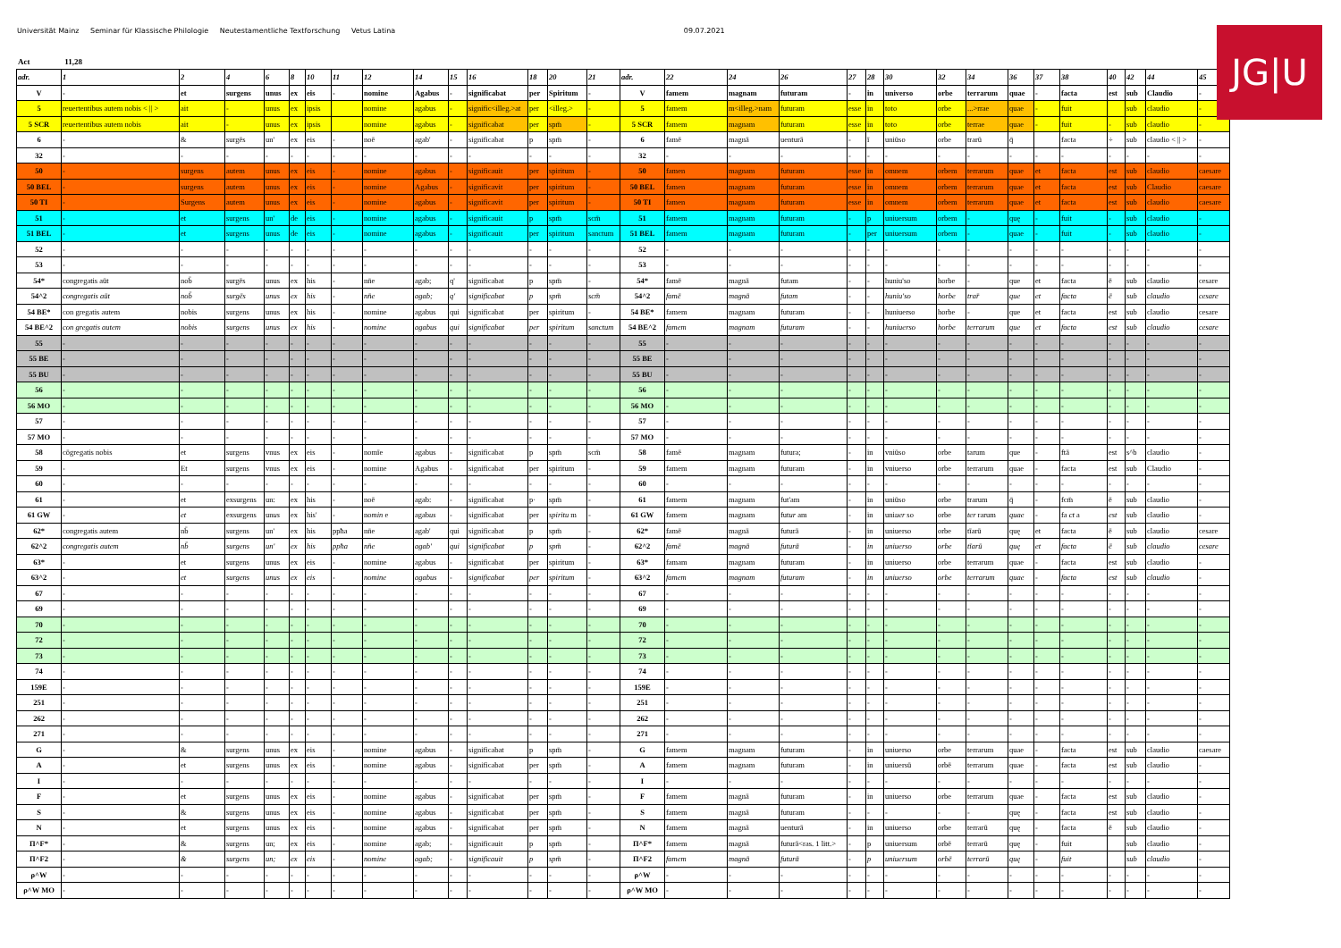Universität Mainz Seminar für Klassische Philologie Neutestamentliche Textforschung Vetus Latina 09.07.2021
JG|U
Act 11,28
| adr. | 1 | 2 | 4 | 6 | 8 | 10 | 11 | 12 | 14 | 15 | 16 | 18 | 20 | 21 | adr. | 22 | 24 | 26 | 27 | 28 | 30 | 32 | 34 | 36 | 37 | 38 | 40 | 42 | 44 | 45 |
| --- | --- | --- | --- | --- | --- | --- | --- | --- | --- | --- | --- | --- | --- | --- | --- | --- | --- | --- | --- | --- | --- | --- | --- | --- | --- | --- | --- | --- | --- | --- |
| V | - | et | surgens | unus | ex | eis | - | nomine | Agabus | - | significabat | per | Spiritum | - | V | famem | magnam | futuram | - | in | universo | orbe | terrarum | quae | - | facta | est | sub | Claudio | - |
| 5 | reuertentibus autem nobis < // > | ait | - | unus | ex | ipsis | | nomine | agabus | - | signific<illeg.>at | per | <illeg.> | - | 5 | famem | m<illeg.>nam | futuram | esse | in | toto | orbe | ...>rrae | quae | - | fuit | | sub | claudio | - |
| 5 SCR | reuertentibus autem nobis | ait | - | unus | ex | ipsis | | nomine | agabus | - | significabat | per | spm̄ | - | 5 SCR | famem | magnam | futuram | esse | in | toto | orbe | terrae | quae | - | fuit | - | sub | claudio | - |
| 6 | - | & | surgēs | un' | ex | eis | - | noē | agab' | - | significabat | p | spm̄ | - | 6 | famē | magnā | uenturā | - | ī | uniūso | orbe | trarū | q̄ | | facta | ÷ | sub | claudio < // > | - |
| 32 | - | - | - | - | - | - | - | - | - | - | - | - | - | - | 32 | - | - | - | - | - | - | - | - | - | - | - | - | - | - | - |
| 50 | - | surgens | autem | unus | ex | eis | - | nomine | agabus | - | significauit | per | spiritum | - | 50 | famen | magnam | futuram | esse | in | omnem | orbem | terrarum | quae | et | facta | est | sub | claudio | caesare |
| 50 BEL | - | surgens | autem | unus | ex | eis | - | nomine | Agabus | - | significavit | per | spiritum | - | 50 BEL | famen | magnam | futuram | esse | in | omnem | orbem | terrarum | quae | et | facta | est | sub | Claudio | caesare |
| 50 TI | - | Surgens | autem | unus | ex | eis | - | nomine | agabus | - | significavit | per | spiritum | - | 50 TI | famen | magnam | futuram | esse | in | omnem | orbem | terrarum | quae | et | facta | est | sub | claudio | caesare |
| 51 | - | et | surgens | un' | de | eis | - | nomine | agabus | - | significauit | p | spm̄ | scm̄ | 51 | famem | magnam | futuram | - | p | uniuersum | orbem | - | quę | - | fuit | - | sub | claudio | - |
| 51 BEL | - | et | surgens | unus | de | eis | - | nomine | agabus | - | significauit | per | spiritum | sanctum | 51 BEL | famem | magnam | futuram | - | per | uniuersum | orbem | - | quae | - | fuit | - | sub | claudio | - |
| 52 | - | - | - | - | - | - | - | - | - | - | - | - | - | - | 52 | - | - | - | - | - | - | - | - | - | - | - | - | - | - | - |
| 53 | - | - | - | - | - | - | - | - | - | - | - | - | - | - | 53 | - | - | - | - | - | - | - | - | - | - | - | - | - | - | - |
| 54* | congregatis aūt | nob̄ | surgēs | unus | ex | his | - | nn̄e | agab; | q' | significabat | p | spm̄ | - | 54* | famē | magnā | futam | - | - | huniu'so | horbe | - | que | et | facta | ē | sub | claudio | cesare |
| 54^2 | congregatis aūt | nob̄ | surgēs | unus | ex | his | - | nn̄e | agab; | q' | significabat | p | spm̄ | scm̄ | 54^2 | famē | magnā | futam | - | - | huniu'so | horbe | trar̄ | que | et | facta | ē | sub | claudio | cesare |
| 54 BE* | con gregatis autem | nobis | surgens | unus | ex | his | - | nomine | agabus | qui | significabat | per | spiritum | - | 54 BE* | famem | magnam | futuram | - | - | huniuerso | horbe | - | que | et | facta | est | sub | claudio | cesare |
| 54 BE^2 | con gregatis autem | nobis | surgens | unus | ex | his | - | nomine | agabus | qui | significabat | per | spiritum | sanctum | 54 BE^2 | famem | magnam | futuram | - | - | huniuerso | horbe | terrarum | que | et | facta | est | sub | claudio | cesare |
| 55 | - | - | - | - | - | - | - | - | - | - | - | - | - | - | 55 | - | - | - | - | - | - | - | - | - | - | - | - | - | - | - |
| 55 BE | - | - | - | - | - | - | - | - | - | - | - | - | - | - | 55 BE | - | - | - | - | - | - | - | - | - | - | - | - | - | - | - |
| 55 BU | - | - | - | - | - | - | - | - | - | - | - | - | - | - | 55 BU | - | - | - | - | - | - | - | - | - | - | - | - | - | - | - |
| 56 | - | - | - | - | - | - | - | - | - | - | - | - | - | - | 56 | - | - | - | - | - | - | - | - | - | - | - | - | - | - | - |
| 56 MO | - | - | - | - | - | - | - | - | - | - | - | - | - | - | 56 MO | - | - | - | - | - | - | - | - | - | - | - | - | - | - | - |
| 57 | - | - | - | - | - | - | - | - | - | - | - | - | - | - | 57 | - | - | - | - | - | - | - | - | - | - | - | - | - | - | - |
| 57 MO | - | - | - | - | - | - | - | - | - | - | - | - | - | - | 57 MO | - | - | - | - | - | - | - | - | - | - | - | - | - | - | - |
| 58 | cōgregatis nobis | et | surgens | vnus | ex | eis | - | nomīe | agabus | - | significabat | p | spm̄ | scm̄ | 58 | famē | magnam | futura; | - | in | vniūso | orbe | tarum | que | - | ftā | est | s^b | claudio | - |
| 59 | - | Et | surgens | vnus | ex | eis | - | nomine | Agabus | - | significabat | per | spiritum | - | 59 | famem | magnam | futuram | - | in | vniuerso | orbe | terrarum | quae | - | facta | est | sub | Claudio | - |
| 60 | - | - | - | - | - | - | - | - | - | - | - | - | - | - | 60 | - | - | - | - | - | - | - | - | - | - | - | - | - | - | - |
| 61 | - | et | exsurgens | un: | ex | his | - | noē | agab: | - | significabat | p· | spm̄ | - | 61 | famem | magnam | fut'am | - | in | uniūso | orbe | trarum | q̄ | - | fcm̄ | ē | sub | claudio | - |
| 61 GW | - | et | exsurgens | un us | ex | his' | - | no min e | agab us | - | significabat | per | spiritu m | - | 61 GW | famem | magnam | fut ur am | - | in | uni uer so | orbe | ter rarum | quae | - | fa ct a | est | sub | claudio | - |
| 62* | congregatis autem | nb̄ | surgens | un' | ex | his | ppħa | nn̄e | agab' | qui | significabat | p | spm̄ | - | 62* | famē | magnā | futurā | - | in | uniuerso | orbe | tīarū | quę | et | facta | ē | sub | claudio | cesare |
| 62^2 | congregatis autem | nb̄ | surgens | un' | ex | his | ppħa | nn̄e | agab' | qui | significabat | p | spm̄ | - | 62^2 | famē | magnā | futurā | - | in | uniuerso | orbe | tīarū | quę | et | facta | ē | sub | claudio | cesare |
| 63* | - | et | surgens | unus | ex | eis | - | nomine | agabus | - | significabat | per | spiritum | - | 63* | famam | magnam | futuram | - | in | uniuerso | orbe | terrarum | quae | - | facta | est | sub | claudio | - |
| 63^2 | - | et | surgens | unus | ex | eis | - | nomine | agabus | - | significabat | per | spiritum | - | 63^2 | famem | magnam | futuram | - | in | uniuerso | orbe | terrarum | quae | - | facta | est | sub | claudio | - |
| 67 | - | - | - | - | - | - | - | - | - | - | - | - | - | - | 67 | - | - | - | - | - | - | - | - | - | - | - | - | - | - | - |
| 69 | - | - | - | - | - | - | - | - | - | - | - | - | - | - | 69 | - | - | - | - | - | - | - | - | - | - | - | - | - | - | - |
| 70 | - | - | - | - | - | - | - | - | - | - | - | - | - | - | 70 | - | - | - | - | - | - | - | - | - | - | - | - | - | - | - |
| 72 | - | - | - | - | - | - | - | - | - | - | - | - | - | - | 72 | - | - | - | - | - | - | - | - | - | - | - | - | - | - | - |
| 73 | - | - | - | - | - | - | - | - | - | - | - | - | - | - | 73 | - | - | - | - | - | - | - | - | - | - | - | - | - | - | - |
| 74 | - | - | - | - | - | - | - | - | - | - | - | - | - | - | 74 | - | - | - | - | - | - | - | - | - | - | - | - | - | - | - |
| 159E | - | - | - | - | - | - | - | - | - | - | - | - | - | - | 159E | - | - | - | - | - | - | - | - | - | - | - | - | - | - | - |
| 251 | - | - | - | - | - | - | - | - | - | - | - | - | - | - | 251 | - | - | - | - | - | - | - | - | - | - | - | - | - | - | - |
| 262 | - | - | - | - | - | - | - | - | - | - | - | - | - | - | 262 | - | - | - | - | - | - | - | - | - | - | - | - | - | - | - |
| 271 | - | - | - | - | - | - | - | - | - | - | - | - | - | - | 271 | - | - | - | - | - | - | - | - | - | - | - | - | - | - | - |
| G | - | & | surgens | unus | ex | eis | - | nomine | agabus | - | significabat | p | spm̄ | - | G | famem | magnam | futuram | - | in | uniuerso | orbe | terrarum | quae | - | facta | est | sub | claudio | caesare |
| A | - | et | surgens | unus | ex | eis | - | nomine | agabus | - | significabat | per | spm̄ | - | A | famem | magnam | futuram | - | in | uniuersū | orbē | terrarum | quae | - | facta | est | sub | claudio | - |
| I | - | - | - | - | - | - | - | - | - | - | - | - | - | - | I | - | - | - | - | - | - | - | - | - | - | - | - | - | - | - |
| F | - | et | surgens | unus | ex | eis | - | nomine | agabus | - | significabat | per | spm̄ | - | F | famem | magnā | futuram | - | in | uniuerso | orbe | terrarum | quae | - | facta | est | sub | claudio | - |
| S | - | & | surgens | unus | ex | eis | - | nomine | agabus | - | significabat | per | spm̄ | - | S | famem | magnā | futuram | - | - | - | - | - | quę | - | facta | est | sub | claudio | - |
| N | - | et | surgens | unus | ex | eis | - | nomine | agabus | - | significabat | per | spm̄ | - | N | famem | magnā | uenturā | - | in | uniuerso | orbe | terrarū | quę | - | facta | ē | sub | claudio | - |
| Π^F* | - | & | surgens | un; | ex | eis | - | nomine | agab; | - | significauit | p | spm̄ | - | Π^F* | famem | magnā | futurā<ras. 1 litt.> | - | p | uniuersum | orbē | terrarū | quę | - | fuit | | sub | claudio | - |
| Π^F2 | - | & | surgens | un; | ex | eis | - | nomine | agab; | - | significauit | p | spm̄ | - | Π^F2 | famem | magnā | futurā | - | p | uniuersum | orbē | terrarū | quę | - | fuit | | sub | claudio | - |
| ρ^W | - | - | - | - | - | - | - | - | - | - | - | - | - | - | ρ^W | - | - | - | - | - | - | - | - | - | - | - | - | - | - | - |
| ρ^W MO | - | - | - | - | - | - | - | - | - | - | - | - | - | - | ρ^W MO | - | - | - | - | - | - | - | - | - | - | - | - | - | - | - |